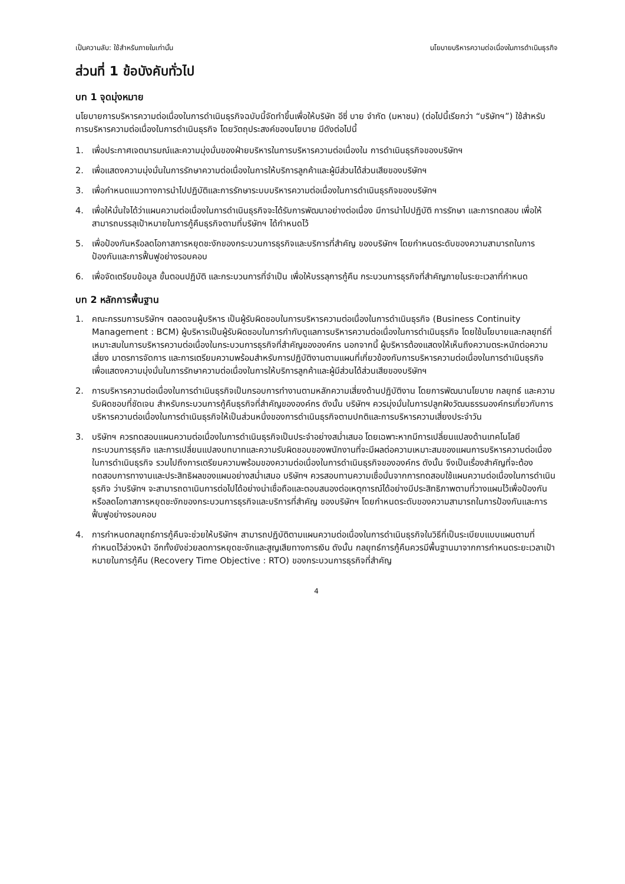เป็นความลับ: ใช้สำหรับภายในเท่านั้น นโยบายบริหารความต่อเนื่องในการดำเนินธุรกิจ
ส่วนที่ 1 ข้อบังคับทั่วไป
บท 1 จุดมุ่งหมาย
นโยบายการบริหารความต่อเนื่องในการดำเนินธุรกิจฉบับนี้จัดทำขึ้นเพื่อให้บริษัท อีซี่ บาย จำกัด (มหาชน) (ต่อไปนี้เรียกว่า “บริษัทฯ”) ใช้สำหรับการบริหารความต่อเนื่องในการดำเนินธุรกิจ โดยวัตถุประสงค์ของนโยบาย มีดังต่อไปนี้
1. เพื่อประกาศเจตนารมณ์และความมุ่งมั่นของฝ่ายบริหารในการบริหารความต่อเนื่องใน การดำเนินธุรกิจของบริษัทฯ
2. เพื่อแสดงความมุ่งมั่นในการรักษาความต่อเนื่องในการให้บริการลูกค้าและผู้มีส่วนได้ส่วนเสียของบริษัทฯ
3. เพื่อกำหนดแนวทางการนำไปปฏิบัติและการรักษาระบบบริหารความต่อเนื่องในการดำเนินธุรกิจของบริษัทฯ
4. เพื่อให้มั่นใจได้ว่าแผนความต่อเนื่องในการดำเนินธุรกิจจะได้รับการพัฒนาอย่างต่อเนื่อง มีการนำไปปฏิบัติ การรักษา และการทดสอบ เพื่อให้สามารถบรรลุเป้าหมายในการกู้คืนธุรกิจตามที่บริษัทฯ ได้กำหนดไว้
5. เพื่อป้องกันหรือลดโอกาสการหยุดชะงักของกระบวนการธุรกิจและบริการที่สำคัญ ของบริษัทฯ โดยกำหนดระดับของความสามารถในการป้องกันและการฟื้นฟูอย่างรอบคอบ
6. เพื่อจัดเตรียมข้อมูล ขั้นตอนปฏิบัติ และกระบวนการที่จำเป็น เพื่อให้บรรลุการกู้คืน กระบวนการธุรกิจที่สำคัญภายในระยะเวลาที่กำหนด
บท 2 หลักการพื้นฐาน
1. คณะกรรมการบริษัทฯ ตลอดจนผู้บริหาร เป็นผู้รับผิดชอบในการบริหารความต่อเนื่องในการดำเนินธุรกิจ (Business Continuity Management : BCM) ผู้บริหารเป็นผู้รับผิดชอบในการกำกับดูแลการบริหารความต่อเนื่องในการดำเนินธุรกิจ โดยใช้นโยบายและกลยุทธ์ที่เหมาะสมในการบริหารความต่อเนื่องในกระบวนการธุรกิจที่สำคัญขององค์กร นอกจากนี้ ผู้บริหารต้องแสดงให้เห็นถึงความตระหนักต่อความเสี่ยง มาตรการจัดการ และการเตรียมความพร้อมสำหรับการปฏิบัติงานตามแผนที่เกี่ยวข้องกับการบริหารความต่อเนื่องในการดำเนินธุรกิจ เพื่อแสดงความมุ่งมั่นในการรักษาความต่อเนื่องในการให้บริการลูกค้าและผู้มีส่วนได้ส่วนเสียของบริษัทฯ
2. การบริหารความต่อเนื่องในการดำเนินธุรกิจเป็นกรอบการทำงานตามหลักความเสี่ยงด้านปฏิบัติงาน โดยการพัฒนานโยบาย กลยุทธ์ และความรับผิดชอบที่ชัดเจน สำหรับกระบวนการกู้คืนธุรกิจที่สำคัญขององค์กร ดังนั้น บริษัทฯ ควรมุ่งมั่นในการปลูกฝังวัฒนธรรมองค์กรเกี่ยวกับการบริหารความต่อเนื่องในการดำเนินธุรกิจให้เป็นส่วนหนึ่งของการดำเนินธุรกิจตามปกติและการบริหารความเสี่ยงประจำวัน
3. บริษัทฯ ควรทดสอบแผนความต่อเนื่องในการดำเนินธุรกิจเป็นประจำอย่างสม่ำเสมอ โดยเฉพาะหากมีการเปลี่ยนแปลงด้านเทคโนโลยี กระบวนการธุรกิจ และการเปลี่ยนแปลงบทบาทและความรับผิดชอบของพนักงานที่จะมีผลต่อความเหมาะสมของแผนการบริหารความต่อเนื่องในการดำเนินธุรกิจ รวมไปถึงการเตรียมความพร้อมของความต่อเนื่องในการดำเนินธุรกิจขององค์กร ดังนั้น จึงเป็นเรื่องสำคัญที่จะต้องทดสอบการทางานและประสิทธิผลของแผนอย่างสม่ำเสมอ บริษัทฯ ควรสอบทานความเชื่อมั่นจากการทดสอบใช้แผนความต่อเนื่องในการดำเนินธุรกิจ ว่าบริษัทฯ จะสามารถดาเนินการต่อไปได้อย่างน่าเชื่อถือและตอบสนองต่อเหตุการณ์ได้อย่างมีประสิทธิภาพตามที่วางแผนไว้เพื่อป้องกันหรือลดโอกาสการหยุดชะงักของกระบวนการธุรกิจและบริการที่สำคัญ ของบริษัทฯ โดยกำหนดระดับของความสามารถในการป้องกันและการฟื้นฟูอย่างรอบคอบ
4. การกำหนดกลยุทธ์การกู้คืนจะช่วยให้บริษัทฯ สามารถปฏิบัติตามแผนความต่อเนื่องในการดำเนินธุรกิจในวิธีที่เป็นระเบียบแบบแผนตามที่กำหนดไว้ล่วงหน้า อีกทั้งยังช่วยลดการหยุดชะงักและสูญเสียทางการเงิน ดังนั้น กลยุทธ์การกู้คืนควรมีพื้นฐานมาจากการกำหนดระยะเวลาเป้าหมายในการกู้คืน (Recovery Time Objective : RTO) ของกระบวนการธุรกิจที่สำคัญ
4